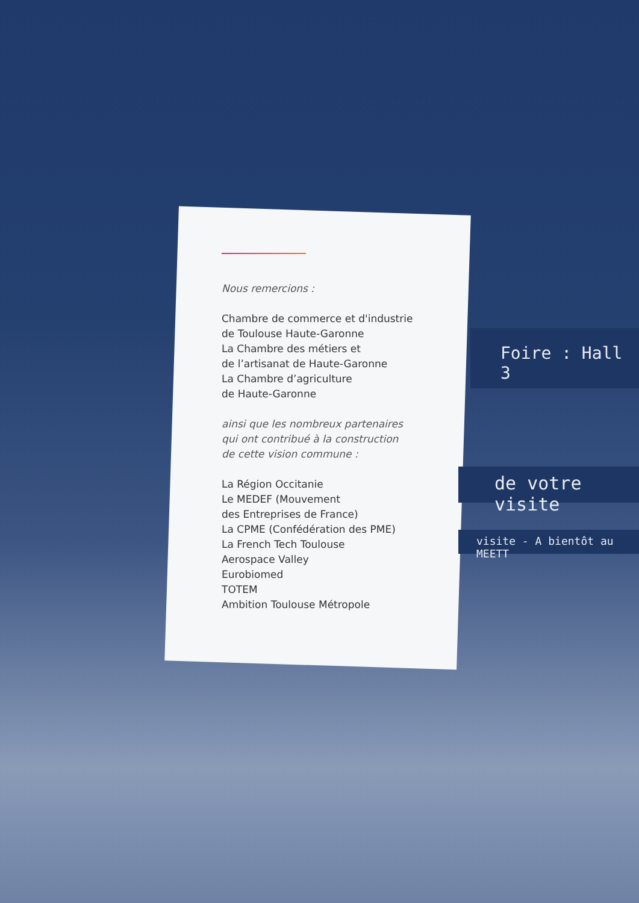Foire : Hall 3
de votre visite
visite - A bientôt au MEETT
Nous remercions :
Chambre de commerce et d'industrie
de Toulouse Haute-Garonne
La Chambre des métiers et
de l’artisanat de Haute-Garonne
La Chambre d’agriculture
de Haute-Garonne
ainsi que les nombreux partenaires
qui ont contribué à la construction
de cette vision commune :
La Région Occitanie
Le MEDEF (Mouvement
des Entreprises de France)
La CPME (Confédération des PME)
La French Tech Toulouse
Aerospace Valley
Eurobiomed
TOTEM
Ambition Toulouse Métropole